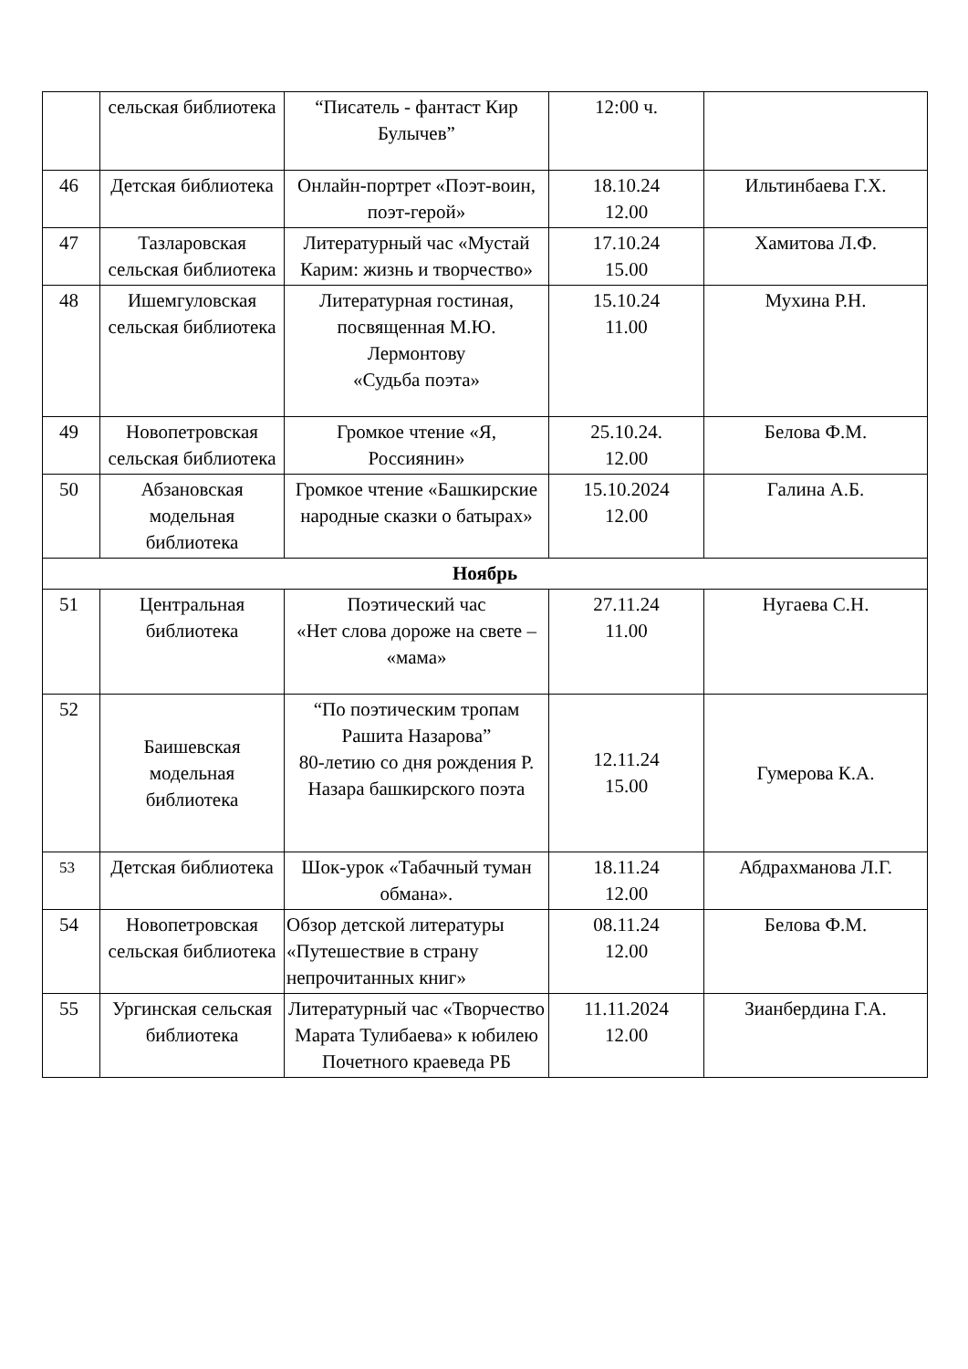| | сельская библиотека | “Писатель - фантаст Кир Булычев” | 12:00 ч. | |
| 46 | Детская библиотека | Онлайн-портрет «Поэт-воин, поэт-герой» | 18.10.24 12.00 | Ильтинбаева Г.Х. |
| 47 | Тазларовская сельская библиотека | Литературный час «Мустай Карим: жизнь и творчество» | 17.10.24 15.00 | Хамитова Л.Ф. |
| 48 | Ишемгуловская сельская библиотека | Литературная гостиная, посвященная М.Ю. Лермонтову «Судьба поэта» | 15.10.24 11.00 | Мухина Р.Н. |
| 49 | Новопетровская сельская библиотека | Громкое чтение «Я, Россиянин» | 25.10.24. 12.00 | Белова Ф.М. |
| 50 | Абзановская модельная библиотека | Громкое чтение «Башкирские народные сказки о батырах» | 15.10.2024 12.00 | Галина А.Б. |
| Ноябрь | | | | |
| 51 | Центральная библиотека | Поэтический час «Нет слова дороже на свете – «мама» | 27.11.24 11.00 | Нугаева С.Н. |
| 52 | Баишевская модельная библиотека | “По поэтическим тропам Рашита Назарова” 80-летию со дня рождения Р. Назара башкирского поэта | 12.11.24 15.00 | Гумерова К.А. |
| 53 | Детская библиотека | Шок-урок «Табачный туман обмана». | 18.11.24 12.00 | Абдрахманова Л.Г. |
| 54 | Новопетровская сельская библиотека | Обзор детской литературы «Путешествие в страну непрочитанных книг» | 08.11.24 12.00 | Белова Ф.М. |
| 55 | Ургинская сельская библиотека | Литературный час «Творчество Марата Тулибаева» к юбилею Почетного краеведа РБ | 11.11.2024 12.00 | Зианбердина Г.А. |